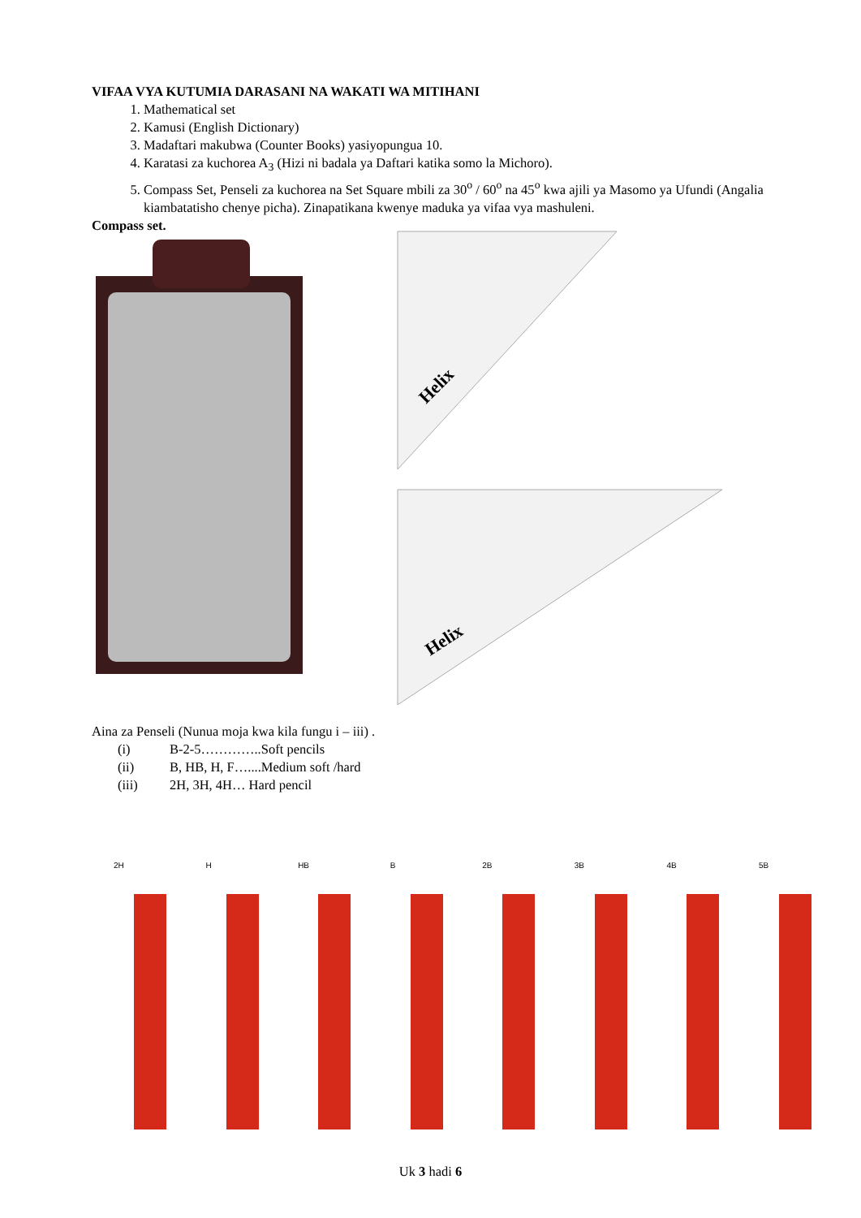VIFAA VYA KUTUMIA DARASANI NA WAKATI WA MITIHANI
1. Mathematical set
2. Kamusi (English Dictionary)
3. Madaftari makubwa (Counter Books) yasiyopungua 10.
4. Karatasi za kuchorea A<sub>3</sub> (Hizi ni badala ya Daftari katika somo la Michoro).
5. Compass Set, Penseli za kuchorea na Set Square mbili za 30<sup>o</sup> / 60<sup>o</sup> na 45<sup>o</sup> kwa ajili ya Masomo ya Ufundi (Angalia kiambatatisho chenye picha). Zinapatikana kwenye maduka ya vifaa vya mashuleni.
Compass set.
Helix
Helix
Aina za Penseli (Nunua moja kwa kila fungu i – iii) .
(i) B-2-5…………..Soft pencils
(ii) B, HB, H, F…....Medium soft /hard
(iii) 2H, 3H, 4H… Hard pencil
2H H HB B 2B 3B 4B 5B
Uk 3 hadi 6